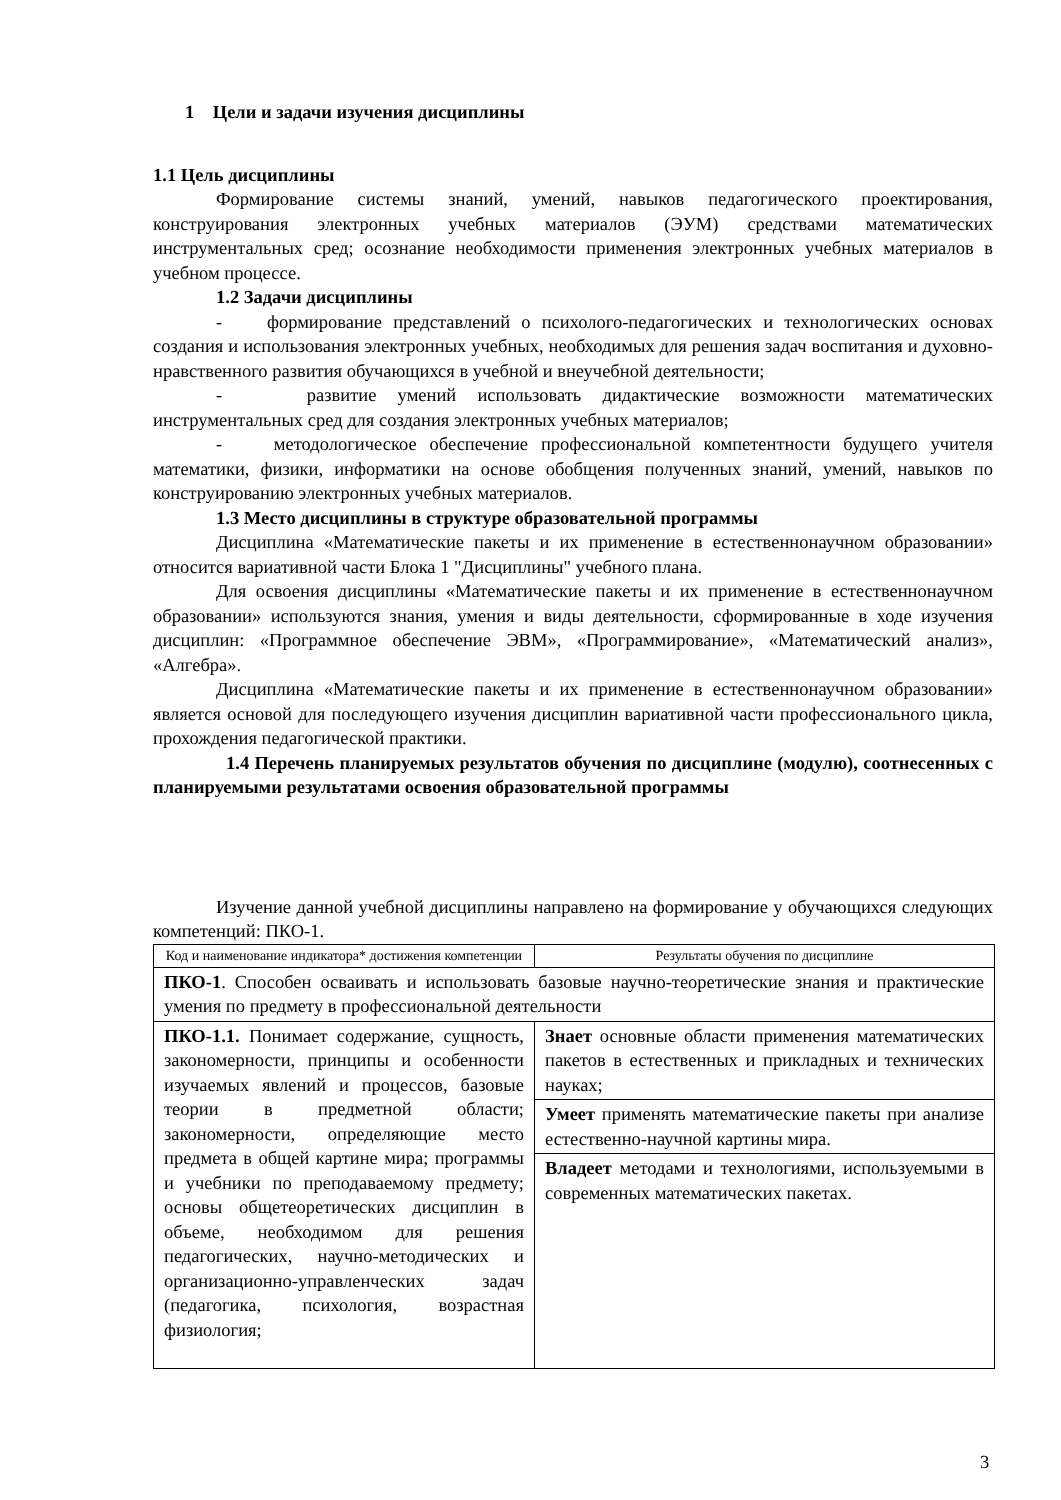1 Цели и задачи изучения дисциплины
1.1 Цель дисциплины
Формирование системы знаний, умений, навыков педагогического проектирования, конструирования электронных учебных материалов (ЭУМ) средствами математических инструментальных сред; осознание необходимости применения электронных учебных материалов в учебном процессе.
1.2 Задачи дисциплины
- формирование представлений о психолого-педагогических и технологических основах создания и использования электронных учебных, необходимых для решения задач воспитания и духовно-нравственного развития обучающихся в учебной и внеучебной деятельности;
- развитие умений использовать дидактические возможности математических инструментальных сред для создания электронных учебных материалов;
- методологическое обеспечение профессиональной компетентности будущего учителя математики, физики, информатики на основе обобщения полученных знаний, умений, навыков по конструированию электронных учебных материалов.
1.3 Место дисциплины в структуре образовательной программы
Дисциплина «Математические пакеты и их применение в естественнонаучном образовании» относится вариативной части Блока 1 "Дисциплины" учебного плана.
Для освоения дисциплины «Математические пакеты и их применение в естественнонаучном образовании» используются знания, умения и виды деятельности, сформированные в ходе изучения дисциплин: «Программное обеспечение ЭВМ», «Программирование», «Математический анализ», «Алгебра».
Дисциплина «Математические пакеты и их применение в естественнонаучном образовании» является основой для последующего изучения дисциплин вариативной части профессионального цикла, прохождения педагогической практики.
1.4 Перечень планируемых результатов обучения по дисциплине (модулю), соотнесенных с планируемыми результатами освоения образовательной программы
Изучение данной учебной дисциплины направлено на формирование у обучающихся следующих компетенций: ПКО-1.
| Код и наименование индикатора* достижения компетенции | Результаты обучения по дисциплине |
| ПКО-1 . Способен осваивать и использовать базовые научно-теоретические знания и практические умения по предмету в профессиональной деятельности | |
| ПКО-1.1. Понимает содержание, сущность, закономерности, принципы и особенности изучаемых явлений и процессов, базовые теории в предметной области; закономерности, определяющие место предмета в общей картине мира; программы и учебники по преподаваемому предмету; основы общетеоретических дисциплин в объеме, необходимом для решения педагогических, научно-методических и организационно-управленческих задач (педагогика, психология, возрастная физиология; | Знает основные области применения математических пакетов в естественных и прикладных и технических науках; |
| | Умеет применять математические пакеты при анализе естественно-научной картины мира. |
| | Владеет методами и технологиями, используемыми в современных математических пакетах. |
3